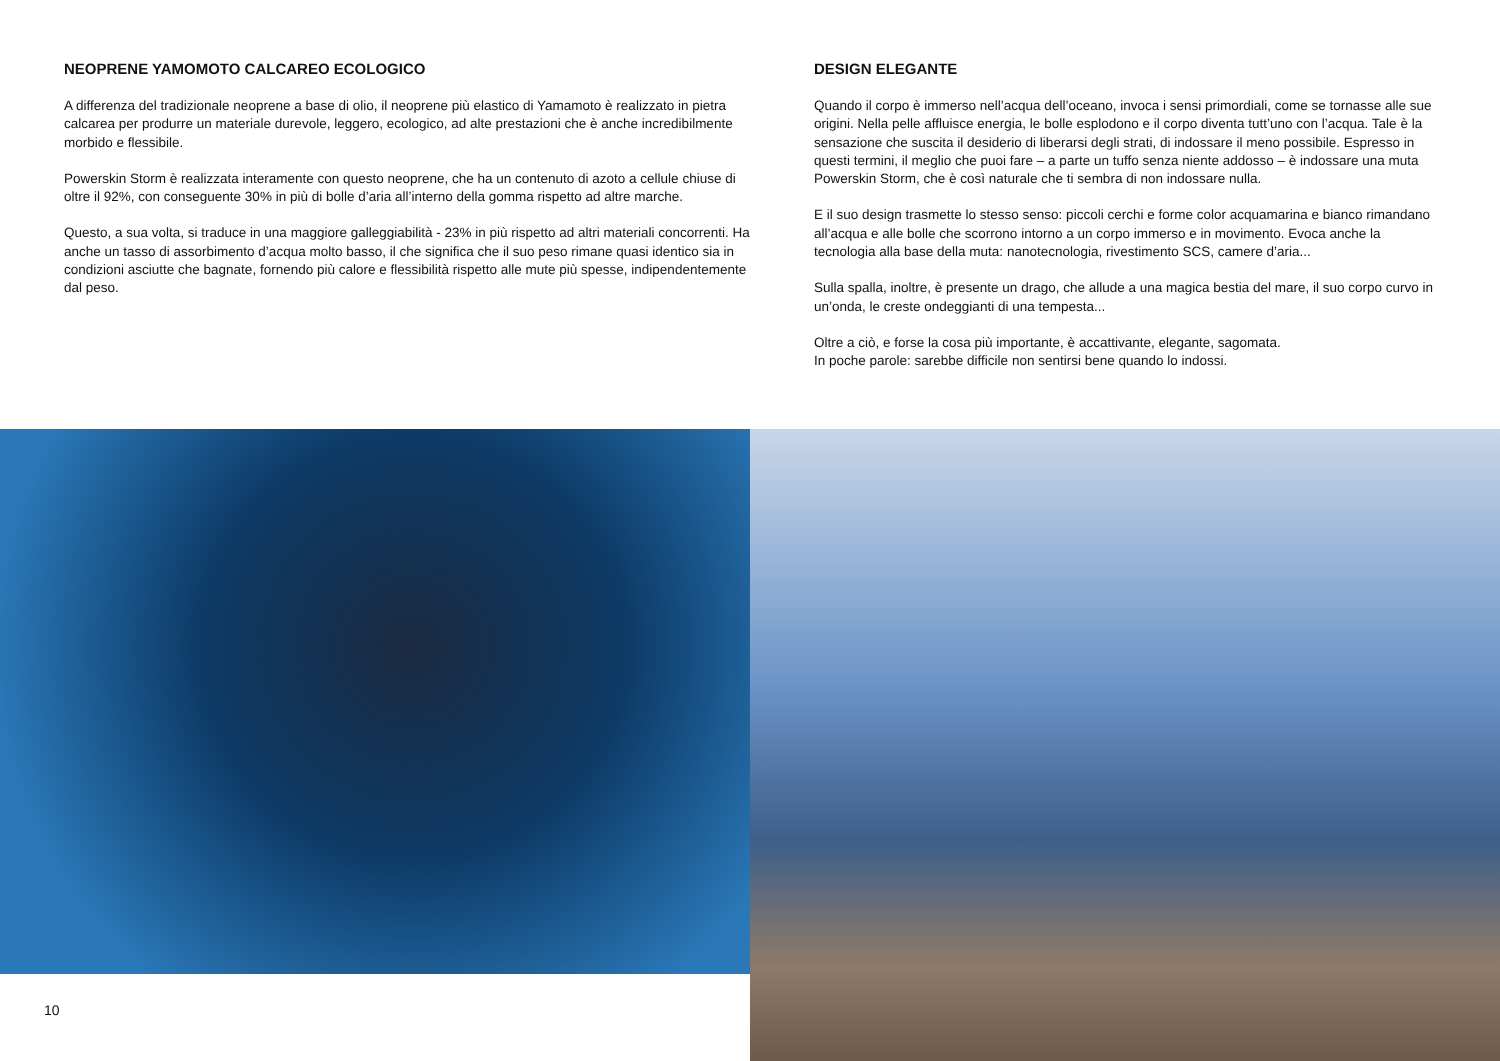NEOPRENE YAMOMOTO CALCAREO ECOLOGICO
A differenza del tradizionale neoprene a base di olio, il neoprene più elastico di Yamamoto è realizzato in pietra calcarea per produrre un materiale durevole, leggero, ecologico, ad alte prestazioni che è anche incredibilmente morbido e flessibile.
Powerskin Storm è realizzata interamente con questo neoprene, che ha un contenuto di azoto a cellule chiuse di oltre il 92%, con conseguente 30% in più di bolle d’aria all’interno della gomma rispetto ad altre marche.
Questo, a sua volta, si traduce in una maggiore galleggiabilità - 23% in più rispetto ad altri materiali concorrenti. Ha anche un tasso di assorbimento d’acqua molto basso, il che significa che il suo peso rimane quasi identico sia in condizioni asciutte che bagnate, fornendo più calore e flessibilità rispetto alle mute più spesse, indipendentemente dal peso.
DESIGN ELEGANTE
Quando il corpo è immerso nell’acqua dell’oceano, invoca i sensi primordiali, come se tornasse alle sue origini. Nella pelle affluisce energia, le bolle esplodono e il corpo diventa tutt’uno con l’acqua. Tale è la sensazione che suscita il desiderio di liberarsi degli strati, di indossare il meno possibile. Espresso in questi termini, il meglio che puoi fare – a parte un tuffo senza niente addosso – è indossare una muta Powerskin Storm, che è così naturale che ti sembra di non indossare nulla.
E il suo design trasmette lo stesso senso: piccoli cerchi e forme color acquamarina e bianco rimandano all’acqua e alle bolle che scorrono intorno a un corpo immerso e in movimento. Evoca anche la tecnologia alla base della muta: nanotecnologia, rivestimento SCS, camere d’aria...
Sulla spalla, inoltre, è presente un drago, che allude a una magica bestia del mare, il suo corpo curvo in un’onda, le creste ondeggianti di una tempesta...
Oltre a ciò, e forse la cosa più importante, è accattivante, elegante, sagomata.
In poche parole: sarebbe difficile non sentirsi bene quando lo indossi.
10